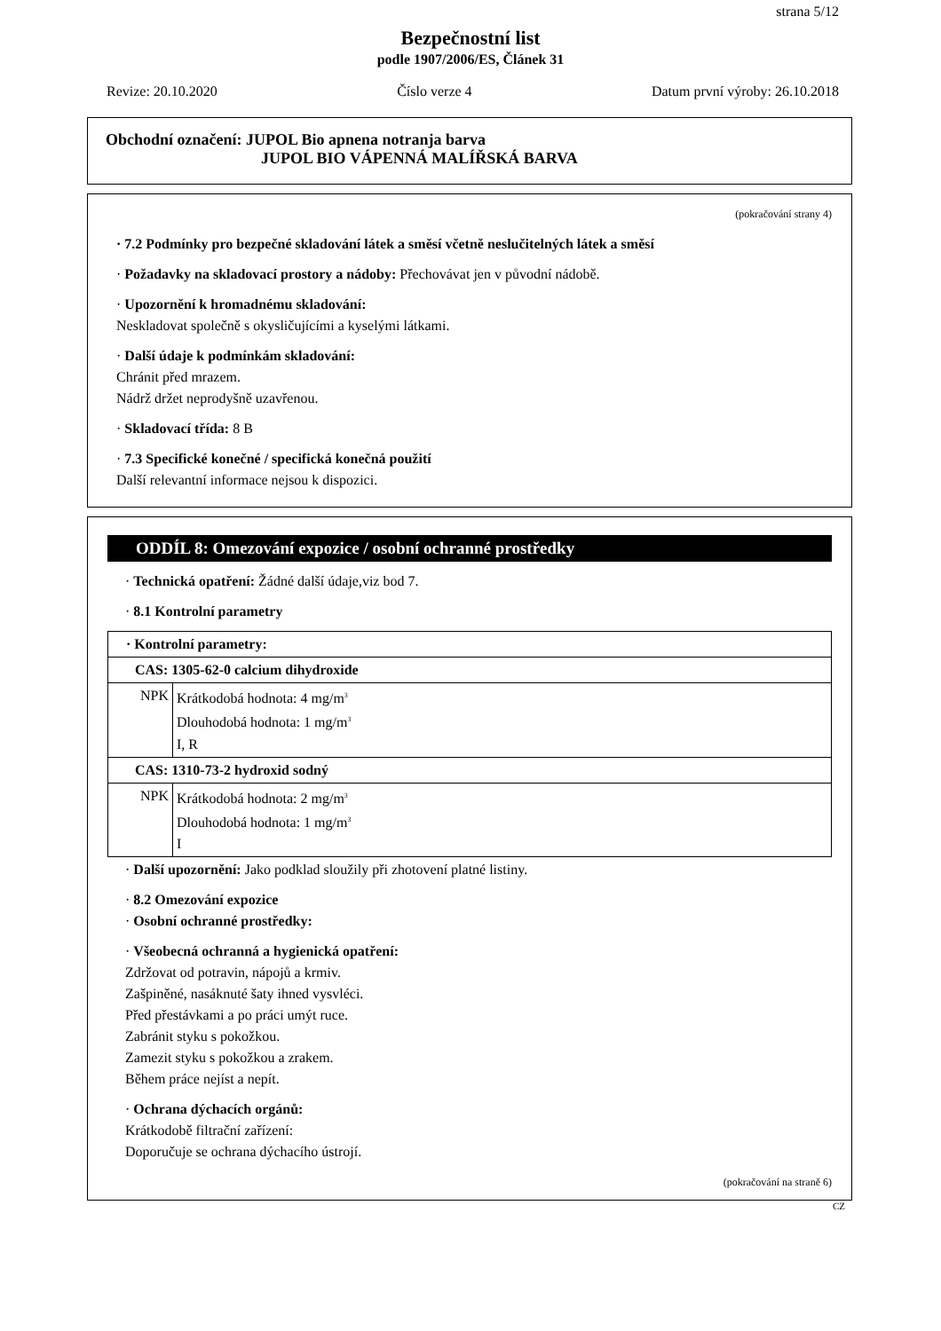strana 5/12
Bezpečnostní list
podle 1907/2006/ES, Článek 31
Revize: 20.10.2020 Číslo verze 4 Datum první výroby: 26.10.2018
Obchodní označení: JUPOL Bio apnena notranja barva
JUPOL BIO VÁPENNÁ MALÍŘSKÁ BARVA
(pokračování strany 4)
· 7.2 Podmínky pro bezpečné skladování látek a směsí včetně neslučitelných látek a směsí
· Požadavky na skladovací prostory a nádoby: Přechovávat jen v původní nádobě.
· Upozornění k hromadnému skladování:
Neskladovat společně s okysličujícími a kyselými látkami.
· Další údaje k podmínkám skladování:
Chránit před mrazem.
Nádrž držet neprodyšně uzavřenou.
· Skladovací třída: 8 B
· 7.3 Specifické konečné / specifická konečná použití
Další relevantní informace nejsou k dispozici.
ODDÍL 8: Omezování expozice / osobní ochranné prostředky
· Technická opatření: Žádné další údaje,viz bod 7.
· 8.1 Kontrolní parametry
| · Kontrolní parametry: | |
| CAS: 1305-62-0 calcium dihydroxide | |
| NPK | Krátkodobá hodnota: 4 mg/m<sup>3</sup> Dlouhodobá hodnota: 1 mg/m<sup>3</sup> I, R |
| CAS: 1310-73-2 hydroxid sodný | |
| NPK | Krátkodobá hodnota: 2 mg/m<sup>3</sup> Dlouhodobá hodnota: 1 mg/m<sup>3</sup> I |
· Další upozornění: Jako podklad sloužily při zhotovení platné listiny.
· 8.2 Omezování expozice
· Osobní ochranné prostředky:
· Všeobecná ochranná a hygienická opatření:
Zdržovat od potravin, nápojů a krmiv.
Zašpiněné, nasáknuté šaty ihned vysvléci.
Před přestávkami a po práci umýt ruce.
Zabránit styku s pokožkou.
Zamezit styku s pokožkou a zrakem.
Během práce nejíst a nepít.
· Ochrana dýchacích orgánů:
Krátkodobě filtrační zařízení:
Doporučuje se ochrana dýchacího ústrojí.
(pokračování na straně 6)
CZ